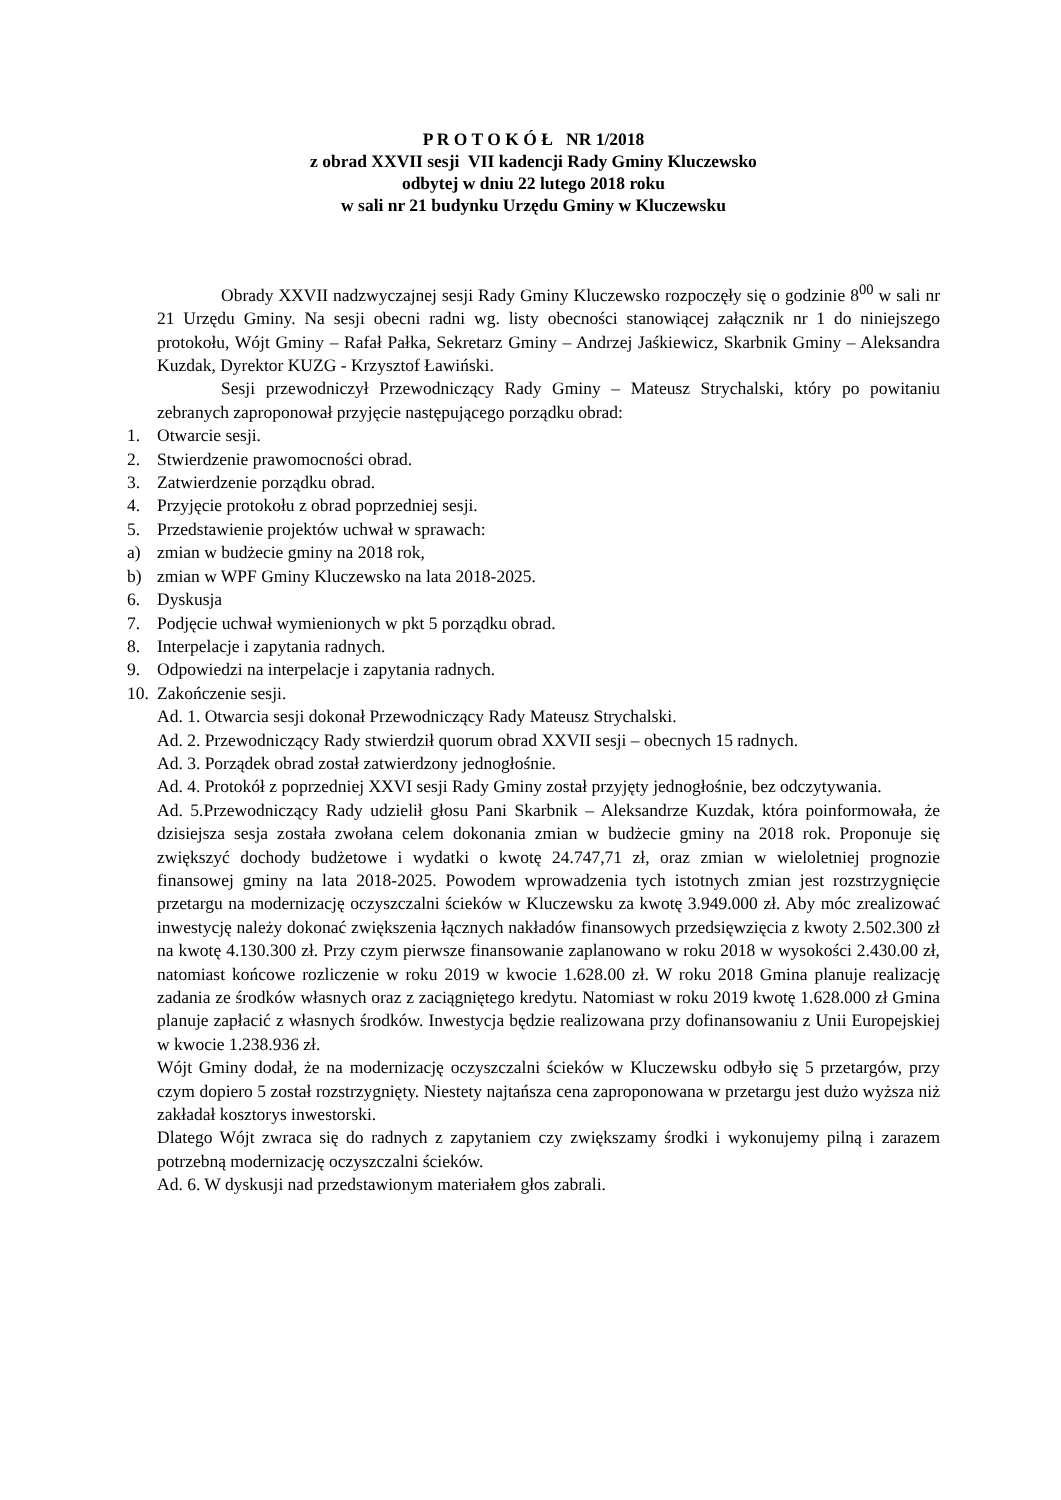P R O T O K Ó Ł NR 1/2018
z obrad XXVII sesji VII kadencji Rady Gminy Kluczewsko
odbytej w dniu 22 lutego 2018 roku
w sali nr 21 budynku Urzędu Gminy w Kluczewsku
Obrady XXVII nadzwyczajnej sesji Rady Gminy Kluczewsko rozpoczęły się o godzinie 8<sup>00</sup> w sali nr 21 Urzędu Gminy. Na sesji obecni radni wg. listy obecności stanowiącej załącznik nr 1 do niniejszego protokołu, Wójt Gminy – Rafał Pałka, Sekretarz Gminy – Andrzej Jaśkiewicz, Skarbnik Gminy – Aleksandra Kuzdak, Dyrektor KUZG - Krzysztof Ławiński.
Sesji przewodniczył Przewodniczący Rady Gminy – Mateusz Strychalski, który po powitaniu zebranych zaproponował przyjęcie następującego porządku obrad:
1. Otwarcie sesji.
2. Stwierdzenie prawomocności obrad.
3. Zatwierdzenie porządku obrad.
4. Przyjęcie protokołu z obrad poprzedniej sesji.
5. Przedstawienie projektów uchwał w sprawach:
a) zmian w budżecie gminy na 2018 rok,
b) zmian w WPF Gminy Kluczewsko na lata 2018-2025.
6. Dyskusja
7. Podjęcie uchwał wymienionych w pkt 5 porządku obrad.
8. Interpelacje i zapytania radnych.
9. Odpowiedzi na interpelacje i zapytania radnych.
10. Zakończenie sesji.
Ad. 1. Otwarcia sesji dokonał Przewodniczący Rady Mateusz Strychalski.
Ad. 2. Przewodniczący Rady stwierdził quorum obrad XXVII sesji – obecnych 15 radnych.
Ad. 3. Porządek obrad został zatwierdzony jednogłośnie.
Ad. 4. Protokół z poprzedniej XXVI sesji Rady Gminy został przyjęty jednogłośnie, bez odczytywania.
Ad. 5.Przewodniczący Rady udzielił głosu Pani Skarbnik – Aleksandrze Kuzdak, która poinformowała, że dzisiejsza sesja została zwołana celem dokonania zmian w budżecie gminy na 2018 rok. Proponuje się zwiększyć dochody budżetowe i wydatki o kwotę 24.747,71 zł, oraz zmian w wieloletniej prognozie finansowej gminy na lata 2018-2025. Powodem wprowadzenia tych istotnych zmian jest rozstrzygnięcie przetargu na modernizację oczyszczalni ścieków w Kluczewsku za kwotę 3.949.000 zł. Aby móc zrealizować inwestycję należy dokonać zwiększenia łącznych nakładów finansowych przedsięwzięcia z kwoty 2.502.300 zł na kwotę 4.130.300 zł. Przy czym pierwsze finansowanie zaplanowano w roku 2018 w wysokości 2.430.00 zł, natomiast końcowe rozliczenie w roku 2019 w kwocie 1.628.00 zł. W roku 2018 Gmina planuje realizację zadania ze środków własnych oraz z zaciągniętego kredytu. Natomiast w roku 2019 kwotę 1.628.000 zł Gmina planuje zapłacić z własnych środków. Inwestycja będzie realizowana przy dofinansowaniu z Unii Europejskiej w kwocie 1.238.936 zł.
Wójt Gminy dodał, że na modernizację oczyszczalni ścieków w Kluczewsku odbyło się 5 przetargów, przy czym dopiero 5 został rozstrzygnięty. Niestety najtańsza cena zaproponowana w przetargu jest dużo wyższa niż zakładał kosztorys inwestorski.
Dlatego Wójt zwraca się do radnych z zapytaniem czy zwiększamy środki i wykonujemy pilną i zarazem potrzebną modernizację oczyszczalni ścieków.
Ad. 6. W dyskusji nad przedstawionym materiałem głos zabrali.